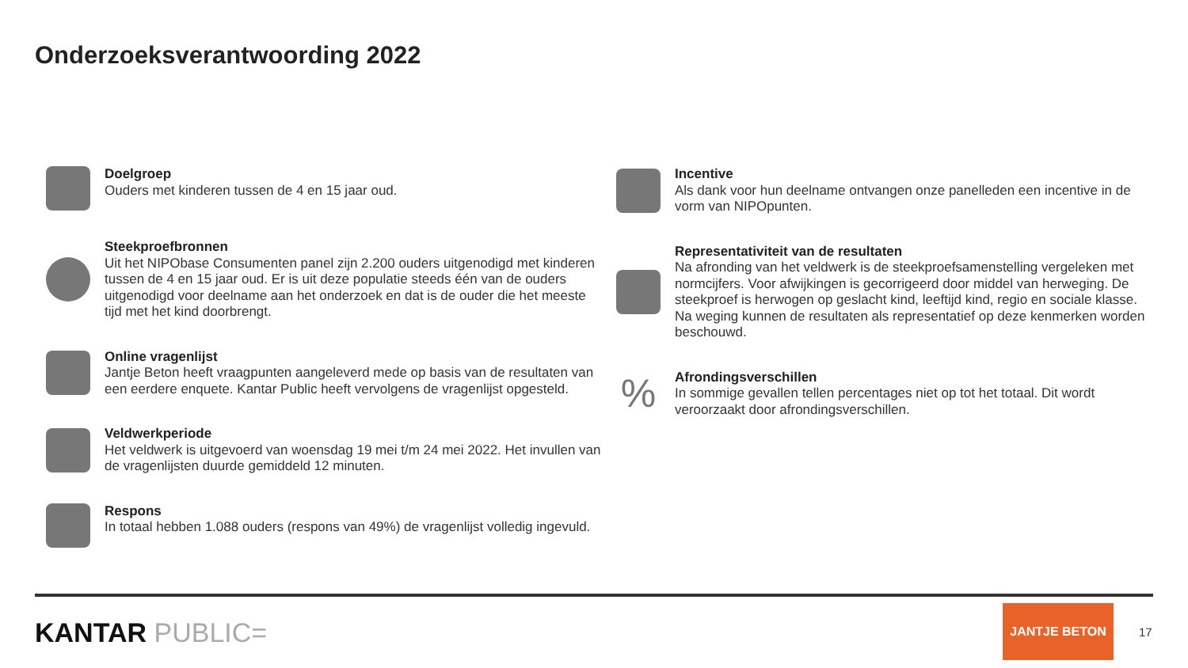Onderzoeksverantwoording 2022
Doelgroep
Ouders met kinderen tussen de 4 en 15 jaar oud.
Steekproefbronnen
Uit het NIPObase Consumenten panel zijn 2.200 ouders uitgenodigd met kinderen tussen de 4 en 15 jaar oud. Er is uit deze populatie steeds één van de ouders uitgenodigd voor deelname aan het onderzoek en dat is de ouder die het meeste tijd met het kind doorbrengt.
Online vragenlijst
Jantje Beton heeft vraagpunten aangeleverd mede op basis van de resultaten van een eerdere enquete. Kantar Public heeft vervolgens de vragenlijst opgesteld.
Veldwerkperiode
Het veldwerk is uitgevoerd van woensdag 19 mei t/m 24 mei 2022. Het invullen van de vragenlijsten duurde gemiddeld 12 minuten.
Respons
In totaal hebben 1.088 ouders (respons van 49%) de vragenlijst volledig ingevuld.
Incentive
Als dank voor hun deelname ontvangen onze panelleden een incentive in de vorm van NIPOpunten.
Representativiteit van de resultaten
Na afronding van het veldwerk is de steekproefsamenstelling vergeleken met normcijfers. Voor afwijkingen is gecorrigeerd door middel van herweging. De steekproef is herwogen op geslacht kind, leeftijd kind, regio en sociale klasse. Na weging kunnen de resultaten als representatief op deze kenmerken worden beschouwd.
%
Afrondingsverschillen
In sommige gevallen tellen percentages niet op tot het totaal. Dit wordt veroorzaakt door afrondingsverschillen.
KANTAR PUBLIC=
JANTJE BETON
17